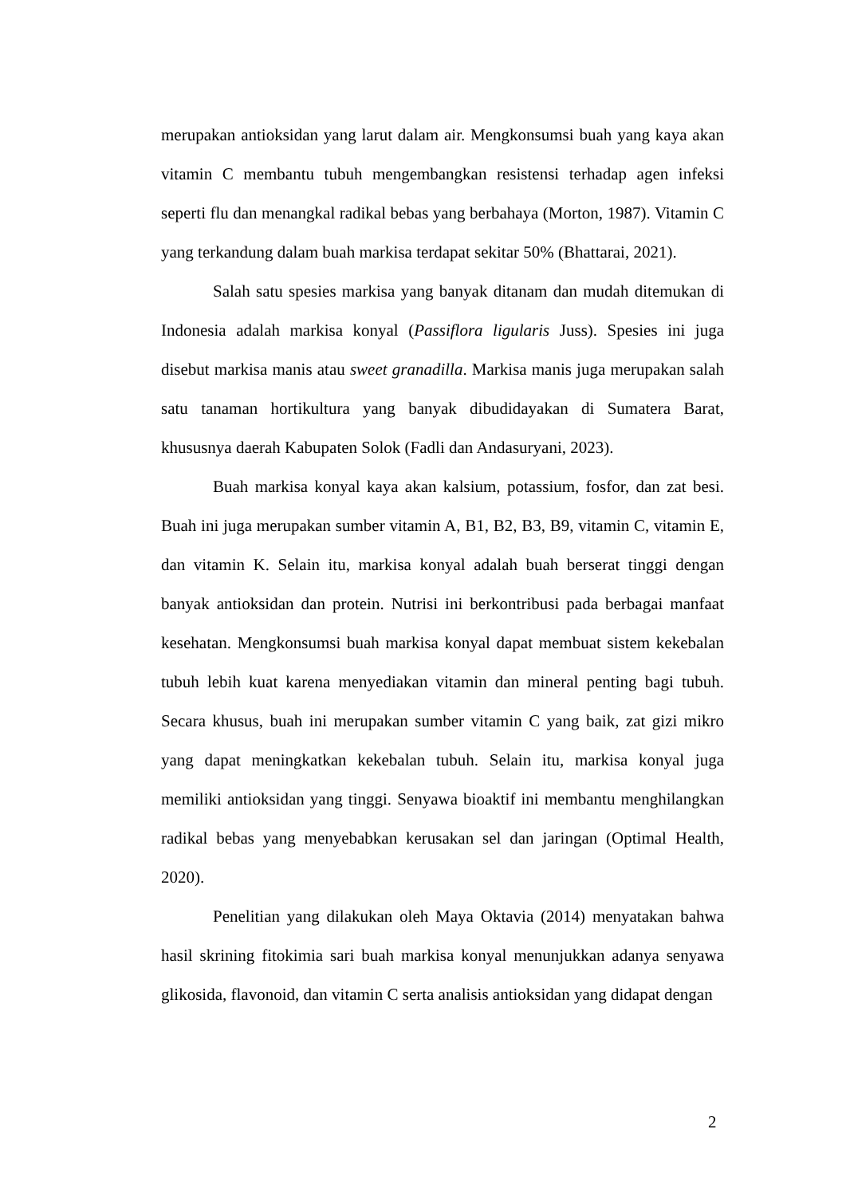merupakan antioksidan yang larut dalam air. Mengkonsumsi buah yang kaya akan vitamin C membantu tubuh mengembangkan resistensi terhadap agen infeksi seperti flu dan menangkal radikal bebas yang berbahaya (Morton, 1987). Vitamin C yang terkandung dalam buah markisa terdapat sekitar 50% (Bhattarai, 2021).
Salah satu spesies markisa yang banyak ditanam dan mudah ditemukan di Indonesia adalah markisa konyal (Passiflora ligularis Juss). Spesies ini juga disebut markisa manis atau sweet granadilla. Markisa manis juga merupakan salah satu tanaman hortikultura yang banyak dibudidayakan di Sumatera Barat, khususnya daerah Kabupaten Solok (Fadli dan Andasuryani, 2023).
Buah markisa konyal kaya akan kalsium, potassium, fosfor, dan zat besi. Buah ini juga merupakan sumber vitamin A, B1, B2, B3, B9, vitamin C, vitamin E, dan vitamin K. Selain itu, markisa konyal adalah buah berserat tinggi dengan banyak antioksidan dan protein. Nutrisi ini berkontribusi pada berbagai manfaat kesehatan. Mengkonsumsi buah markisa konyal dapat membuat sistem kekebalan tubuh lebih kuat karena menyediakan vitamin dan mineral penting bagi tubuh. Secara khusus, buah ini merupakan sumber vitamin C yang baik, zat gizi mikro yang dapat meningkatkan kekebalan tubuh. Selain itu, markisa konyal juga memiliki antioksidan yang tinggi. Senyawa bioaktif ini membantu menghilangkan radikal bebas yang menyebabkan kerusakan sel dan jaringan (Optimal Health, 2020).
Penelitian yang dilakukan oleh Maya Oktavia (2014) menyatakan bahwa hasil skrining fitokimia sari buah markisa konyal menunjukkan adanya senyawa glikosida, flavonoid, dan vitamin C serta analisis antioksidan yang didapat dengan
2